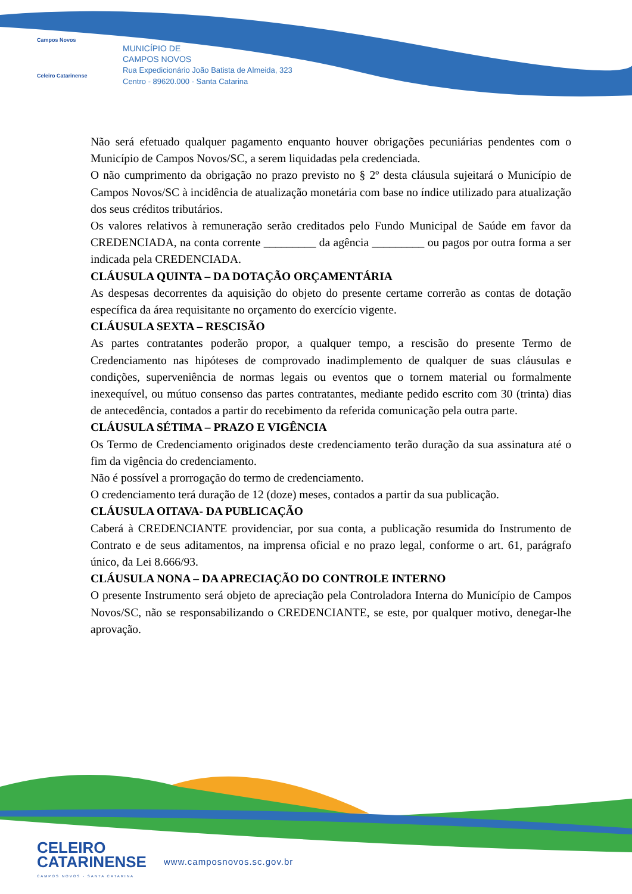Campos Novos
Celeiro Catarinense
MUNICÍPIO DE
CAMPOS NOVOS
Rua Expedicionário João Batista de Almeida, 323
Centro - 89620.000 - Santa Catarina
Não será efetuado qualquer pagamento enquanto houver obrigações pecuniárias pendentes com o Município de Campos Novos/SC, a serem liquidadas pela credenciada.
O não cumprimento da obrigação no prazo previsto no § 2º desta cláusula sujeitará o Município de Campos Novos/SC à incidência de atualização monetária com base no índice utilizado para atualização dos seus créditos tributários.
Os valores relativos à remuneração serão creditados pelo Fundo Municipal de Saúde em favor da CREDENCIADA, na conta corrente _________ da agência _________ ou pagos por outra forma a ser indicada pela CREDENCIADA.
CLÁUSULA QUINTA – DA DOTAÇÃO ORÇAMENTÁRIA
As despesas decorrentes da aquisição do objeto do presente certame correrão as contas de dotação específica da área requisitante no orçamento do exercício vigente.
CLÁUSULA SEXTA – RESCISÃO
As partes contratantes poderão propor, a qualquer tempo, a rescisão do presente Termo de Credenciamento nas hipóteses de comprovado inadimplemento de qualquer de suas cláusulas e condições, superveniência de normas legais ou eventos que o tornem material ou formalmente inexequível, ou mútuo consenso das partes contratantes, mediante pedido escrito com 30 (trinta) dias de antecedência, contados a partir do recebimento da referida comunicação pela outra parte.
CLÁUSULA SÉTIMA – PRAZO E VIGÊNCIA
Os Termo de Credenciamento originados deste credenciamento terão duração da sua assinatura até o fim da vigência do credenciamento.
Não é possível a prorrogação do termo de credenciamento.
O credenciamento terá duração de 12 (doze) meses, contados a partir da sua publicação.
CLÁUSULA OITAVA- DA PUBLICAÇÃO
Caberá à CREDENCIANTE providenciar, por sua conta, a publicação resumida do Instrumento de Contrato e de seus aditamentos, na imprensa oficial e no prazo legal, conforme o art. 61, parágrafo único, da Lei 8.666/93.
CLÁUSULA NONA – DA APRECIAÇÃO DO CONTROLE INTERNO
O presente Instrumento será objeto de apreciação pela Controladora Interna do Município de Campos Novos/SC, não se responsabilizando o CREDENCIANTE, se este, por qualquer motivo, denegar-lhe aprovação.
CELEIRO
CATARINENSE
CAMPOS NOVOS - SANTA CATARINA
www.camposnovos.sc.gov.br